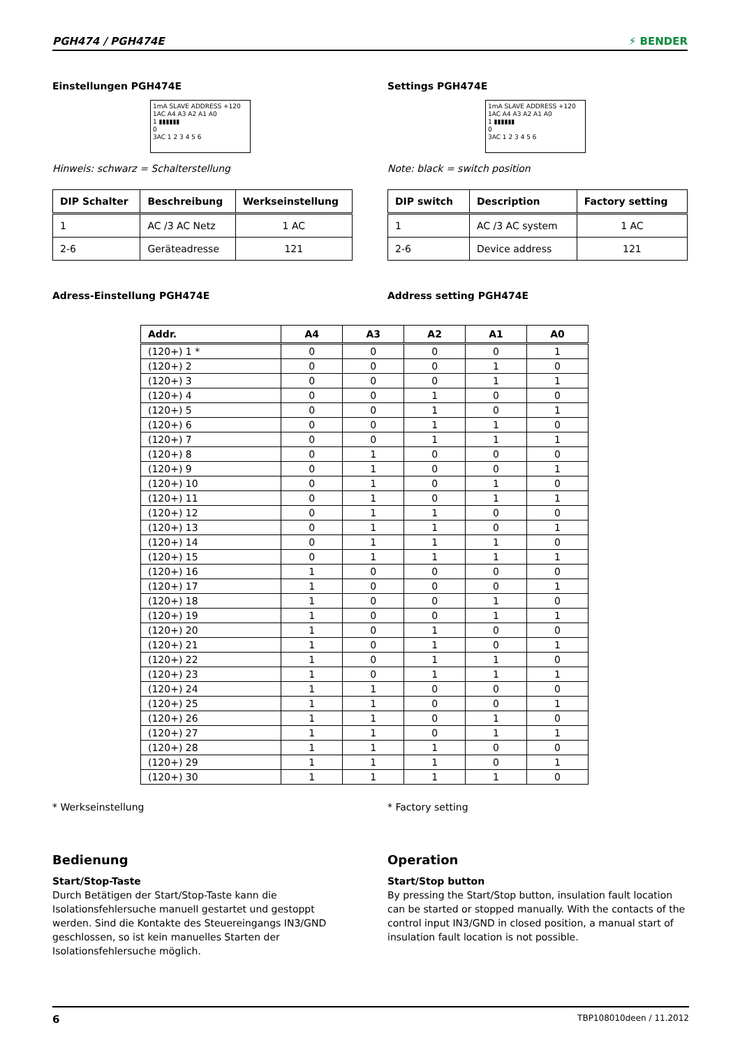PGH474 / PGH474E ⚡ BENDER
Einstellungen PGH474E
1mA SLAVE ADDRESS +120
1AC A4 A3 A2 A1 A0
1 ▮▮▮▮▮▮
0
3AC 1 2 3 4 5 6
Hinweis: schwarz = Schalterstellung
| DIP Schalter | Beschreibung | Werkseinstellung |
| --- | --- | --- |
| 1 | AC /3 AC Netz | 1 AC |
| 2-6 | Geräteadresse | 121 |
Adress-Einstellung PGH474E
Settings PGH474E
1mA SLAVE ADDRESS +120
1AC A4 A3 A2 A1 A0
1 ▮▮▮▮▮▮
0
3AC 1 2 3 4 5 6
Note: black = switch position
| DIP switch | Description | Factory setting |
| --- | --- | --- |
| 1 | AC /3 AC system | 1 AC |
| 2-6 | Device address | 121 |
Address setting PGH474E
| Addr. | A4 | A3 | A2 | A1 | A0 |
| --- | --- | --- | --- | --- | --- |
| (120+) 1 * | 0 | 0 | 0 | 0 | 1 |
| (120+) 2 | 0 | 0 | 0 | 1 | 0 |
| (120+) 3 | 0 | 0 | 0 | 1 | 1 |
| (120+) 4 | 0 | 0 | 1 | 0 | 0 |
| (120+) 5 | 0 | 0 | 1 | 0 | 1 |
| (120+) 6 | 0 | 0 | 1 | 1 | 0 |
| (120+) 7 | 0 | 0 | 1 | 1 | 1 |
| (120+) 8 | 0 | 1 | 0 | 0 | 0 |
| (120+) 9 | 0 | 1 | 0 | 0 | 1 |
| (120+) 10 | 0 | 1 | 0 | 1 | 0 |
| (120+) 11 | 0 | 1 | 0 | 1 | 1 |
| (120+) 12 | 0 | 1 | 1 | 0 | 0 |
| (120+) 13 | 0 | 1 | 1 | 0 | 1 |
| (120+) 14 | 0 | 1 | 1 | 1 | 0 |
| (120+) 15 | 0 | 1 | 1 | 1 | 1 |
| (120+) 16 | 1 | 0 | 0 | 0 | 0 |
| (120+) 17 | 1 | 0 | 0 | 0 | 1 |
| (120+) 18 | 1 | 0 | 0 | 1 | 0 |
| (120+) 19 | 1 | 0 | 0 | 1 | 1 |
| (120+) 20 | 1 | 0 | 1 | 0 | 0 |
| (120+) 21 | 1 | 0 | 1 | 0 | 1 |
| (120+) 22 | 1 | 0 | 1 | 1 | 0 |
| (120+) 23 | 1 | 0 | 1 | 1 | 1 |
| (120+) 24 | 1 | 1 | 0 | 0 | 0 |
| (120+) 25 | 1 | 1 | 0 | 0 | 1 |
| (120+) 26 | 1 | 1 | 0 | 1 | 0 |
| (120+) 27 | 1 | 1 | 0 | 1 | 1 |
| (120+) 28 | 1 | 1 | 1 | 0 | 0 |
| (120+) 29 | 1 | 1 | 1 | 0 | 1 |
| (120+) 30 | 1 | 1 | 1 | 1 | 0 |
* Werkseinstellung
Bedienung
Start/Stop-Taste
Durch Betätigen der Start/Stop-Taste kann die Isolationsfehlersuche manuell gestartet und gestoppt werden. Sind die Kontakte des Steuereingangs IN3/GND geschlossen, so ist kein manuelles Starten der Isolationsfehlersuche möglich.
* Factory setting
Operation
Start/Stop button
By pressing the Start/Stop button, insulation fault location can be started or stopped manually. With the contacts of the control input IN3/GND in closed position, a manual start of insulation fault location is not possible.
6 TBP108010deen / 11.2012